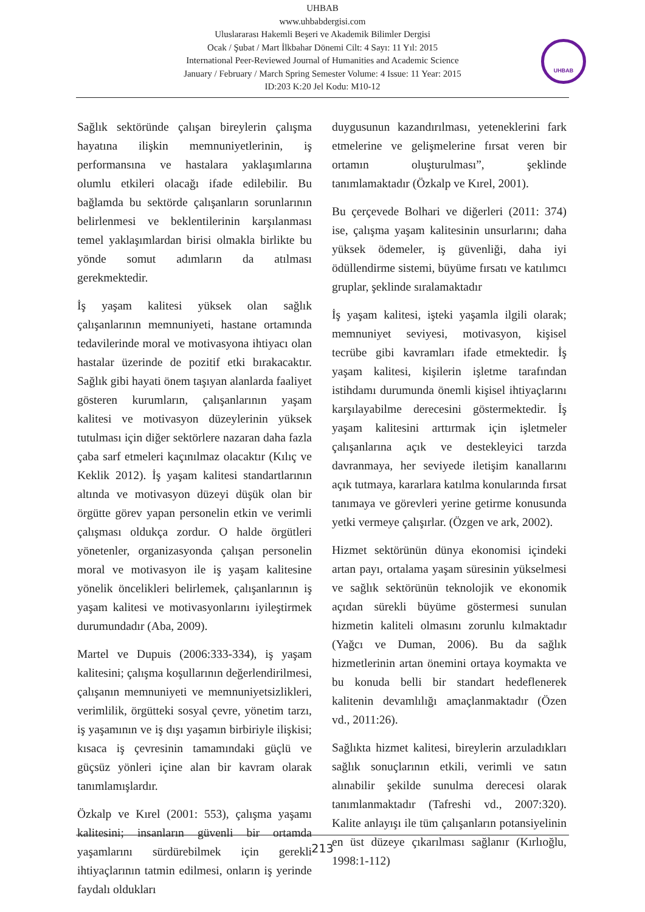UHBAB
www.uhbabdergisi.com
Uluslararası Hakemli Beşeri ve Akademik Bilimler Dergisi
Ocak / Şubat / Mart İlkbahar Dönemi Cilt: 4 Sayı: 11 Yıl: 2015
International Peer-Reviewed Journal of Humanities and Academic Science
January / February / March Spring Semester Volume: 4 Issue: 11 Year: 2015
ID:203 K:20 Jel Kodu: M10-12
UHBAB
Sağlık sektöründe çalışan bireylerin çalışma hayatına ilişkin memnuniyetlerinin, iş performansına ve hastalara yaklaşımlarına olumlu etkileri olacağı ifade edilebilir. Bu bağlamda bu sektörde çalışanların sorunlarının belirlenmesi ve beklentilerinin karşılanması temel yaklaşımlardan birisi olmakla birlikte bu yönde somut adımların da atılması gerekmektedir.
İş yaşam kalitesi yüksek olan sağlık çalışanlarının memnuniyeti, hastane ortamında tedavilerinde moral ve motivasyona ihtiyacı olan hastalar üzerinde de pozitif etki bırakacaktır. Sağlık gibi hayati önem taşıyan alanlarda faaliyet gösteren kurumların, çalışanlarının yaşam kalitesi ve motivasyon düzeylerinin yüksek tutulması için diğer sektörlere nazaran daha fazla çaba sarf etmeleri kaçınılmaz olacaktır (Kılıç ve Keklik 2012). İş yaşam kalitesi standartlarının altında ve motivasyon düzeyi düşük olan bir örgütte görev yapan personelin etkin ve verimli çalışması oldukça zordur. O halde örgütleri yönetenler, organizasyonda çalışan personelin moral ve motivasyon ile iş yaşam kalitesine yönelik öncelikleri belirlemek, çalışanlarının iş yaşam kalitesi ve motivasyonlarını iyileştirmek durumundadır (Aba, 2009).
Martel ve Dupuis (2006:333-334), iş yaşam kalitesini; çalışma koşullarının değerlendirilmesi, çalışanın memnuniyeti ve memnuniyetsizlikleri, verimlilik, örgütteki sosyal çevre, yönetim tarzı, iş yaşamının ve iş dışı yaşamın birbiriyle ilişkisi; kısaca iş çevresinin tamamındaki güçlü ve güçsüz yönleri içine alan bir kavram olarak tanımlamışlardır.
Özkalp ve Kırel (2001: 553), çalışma yaşamı kalitesini; insanların güvenli bir ortamda yaşamlarını sürdürebilmek için gerekli ihtiyaçlarının tatmin edilmesi, onların iş yerinde faydalı oldukları
duygusunun kazandırılması, yeteneklerini fark etmelerine ve gelişmelerine fırsat veren bir ortamın oluşturulması”, şeklinde tanımlamaktadır (Özkalp ve Kırel, 2001).
Bu çerçevede Bolhari ve diğerleri (2011: 374) ise, çalışma yaşam kalitesinin unsurlarını; daha yüksek ödemeler, iş güvenliği, daha iyi ödüllendirme sistemi, büyüme fırsatı ve katılımcı gruplar, şeklinde sıralamaktadır
İş yaşam kalitesi, işteki yaşamla ilgili olarak; memnuniyet seviyesi, motivasyon, kişisel tecrübe gibi kavramları ifade etmektedir. İş yaşam kalitesi, kişilerin işletme tarafından istihdamı durumunda önemli kişisel ihtiyaçlarını karşılayabilme derecesini göstermektedir. İş yaşam kalitesini arttırmak için işletmeler çalışanlarına açık ve destekleyici tarzda davranmaya, her seviyede iletişim kanallarını açık tutmaya, kararlara katılma konularında fırsat tanımaya ve görevleri yerine getirme konusunda yetki vermeye çalışırlar. (Özgen ve ark, 2002).
Hizmet sektörünün dünya ekonomisi içindeki artan payı, ortalama yaşam süresinin yükselmesi ve sağlık sektörünün teknolojik ve ekonomik açıdan sürekli büyüme göstermesi sunulan hizmetin kaliteli olmasını zorunlu kılmaktadır (Yağcı ve Duman, 2006). Bu da sağlık hizmetlerinin artan önemini ortaya koymakta ve bu konuda belli bir standart hedeflenerek kalitenin devamlılığı amaçlanmaktadır (Özen vd., 2011:26).
Sağlıkta hizmet kalitesi, bireylerin arzuladıkları sağlık sonuçlarının etkili, verimli ve satın alınabilir şekilde sunulma derecesi olarak tanımlanmaktadır (Tafreshi vd., 2007:320). Kalite anlayışı ile tüm çalışanların potansiyelinin en üst düzeye çıkarılması sağlanır (Kırlıoğlu, 1998:1-112)
213